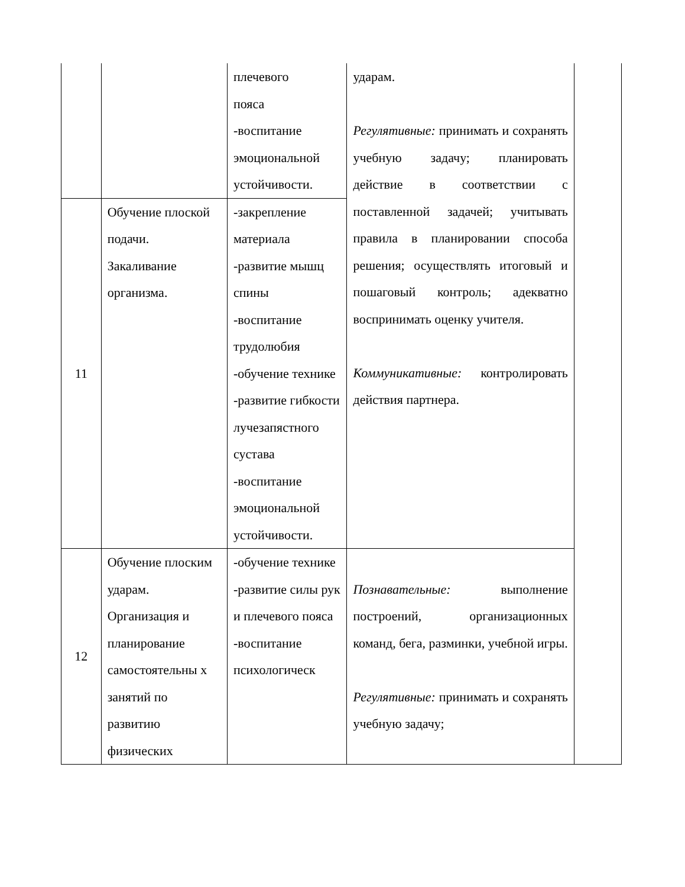| | | плечевого пояса -воспитание эмоциональной устойчивости. | ударам. Регулятивные: принимать и сохранять учебную задачу; планировать действие в соответствии с поставленной задачей; учитывать правила в планировании способа решения; осуществлять итоговый и пошаговый контроль; адекватно воспринимать оценку учителя. Коммуникативные: контролировать действия партнера. | |
| 11 | Обучение плоской подачи. Закаливание организма. | -закрепление материала -развитие мышц спины -воспитание трудолюбия -обучение технике -развитие гибкости лучезапястного сустава -воспитание эмоциональной устойчивости. | | |
| 12 | Обучение плоским ударам. Организация и планирование самостоятельны х занятий по развитию физических | -обучение технике -развитие силы рук и плечевого пояса -воспитание психологическ | Познавательные: выполнение построений, организационных команд, бега, разминки, учебной игры. Регулятивные: принимать и сохранять учебную задачу; | |